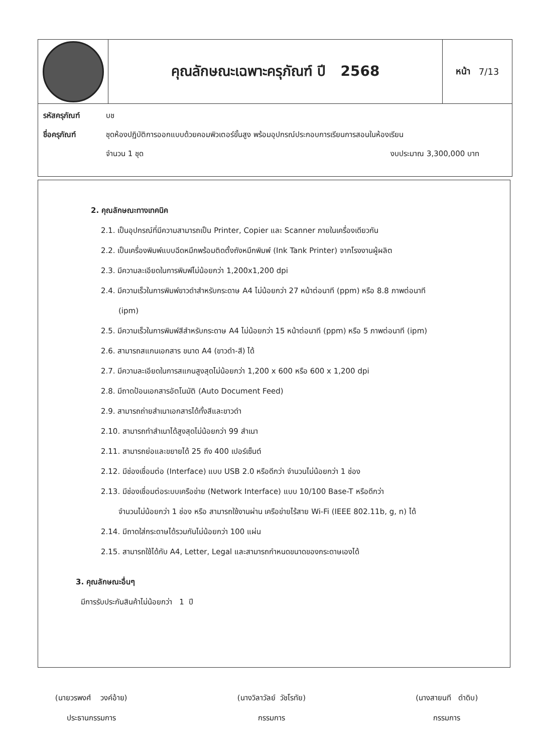คุณลักษณะเฉพาะครุภัณฑ์ ปี 2568
หน้า 7/13
รหัสครุภัณฑ์ บช
ชื่อครุภัณฑ์ ชุดห้องปฏิบัติการออกแบบด้วยคอมพิวเตอร์ขั้นสูง พร้อมอุปกรณ์ประกอบการเรียนการสอนในห้องเรียน
จำนวน 1 ชุด งบประมาณ 3,300,000 บาท
2. คุณลักษณะทางเทคนิค
2.1. เป็นอุปกรณ์ที่มีความสามารถเป็น Printer, Copier และ Scanner ภายในเครื่องเดียวกัน
2.2. เป็นเครื่องพิมพ์แบบฉีดหมึกพร้อมติดตั้งถังหมึกพิมพ์ (Ink Tank Printer) จากโรงงานผู้ผลิต
2.3. มีความละเอียดในการพิมพ์ไม่น้อยกว่า 1,200x1,200 dpi
2.4. มีความเร็วในการพิมพ์ขาวดำสำหรับกระดาษ A4 ไม่น้อยกว่า 27 หน้าต่อนาที (ppm) หรือ 8.8 ภาพต่อนาที
(ipm)
2.5. มีความเร็วในการพิมพ์สีสำหรับกระดาษ A4 ไม่น้อยกว่า 15 หน้าต่อนาที (ppm) หรือ 5 ภาพต่อนาที (ipm)
2.6. สามารถสแกนเอกสาร ขนาด A4 (ขาวดำ-สี) ได้
2.7. มีความละเอียดในการสแกนสูงสุดไม่น้อยกว่า 1,200 x 600 หรือ 600 x 1,200 dpi
2.8. มีถาดป้อนเอกสารอัตโนมัติ (Auto Document Feed)
2.9. สามารถถ่ายสำเนาเอกสารได้ทั้งสีและขาวดำ
2.10. สามารถทำสำเนาได้สูงสุดไม่น้อยกว่า 99 สำเนา
2.11. สามารถย่อและขยายได้ 25 ถึง 400 เปอร์เซ็นต์
2.12. มีช่องเชื่อมต่อ (Interface) แบบ USB 2.0 หรือดีกว่า จำนวนไม่น้อยกว่า 1 ช่อง
2.13. มีช่องเชื่อมต่อระบบเครือข่าย (Network Interface) แบบ 10/100 Base-T หรือดีกว่า
จำนวนไม่น้อยกว่า 1 ช่อง หรือ สามารถใช้งานผ่าน เครือข่ายไร้สาย Wi-Fi (IEEE 802.11b, g, n) ได้
2.14. มีถาดใส่กระดาษได้รวมกันไม่น้อยกว่า 100 แผ่น
2.15. สามารถใช้ได้กับ A4, Letter, Legal และสามารถกำหนดขนาดของกระดาษเองได้
3. คุณลักษณะอื่นๆ
มีการรับประกันสินค้าไม่น้อยกว่า 1 ปี
(นายวรพงศ์ วงค์อ้าย)
ประธานกรรมการ
(นางวิลาวัลย์ วัชโรทัย)
กรรมการ
(นางสายนที ดำดิบ)
กรรมการ